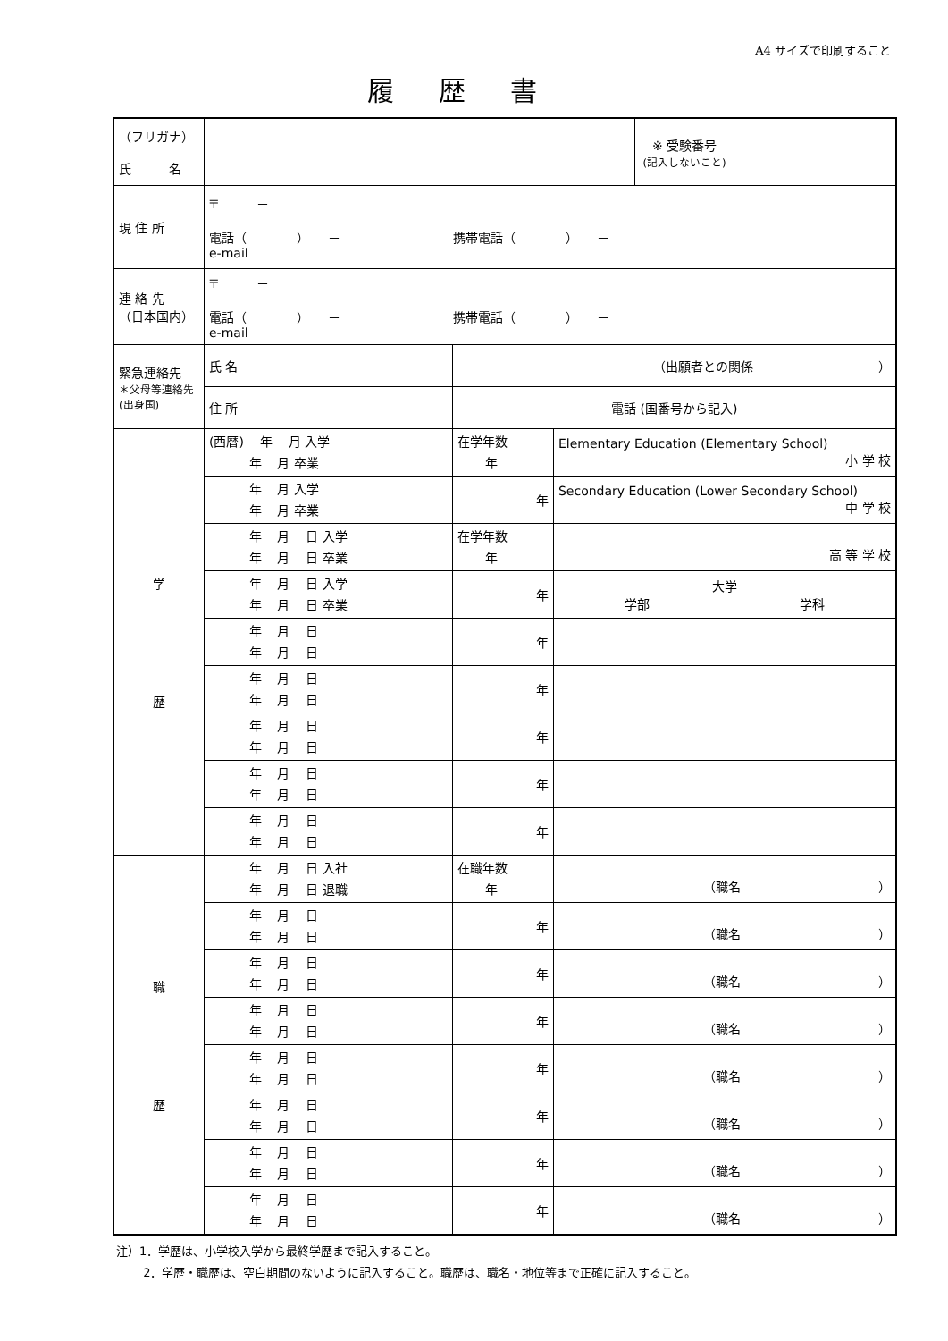A4 サイズで印刷すること
履歴書
| （フリガナ） 氏 名 | | | | | ※ 受験番号 (記入しないこと) | |
| 現 住 所 | 〒 － 電話（ ） － 携帯電話（ ） － e-mail | | | | | |
| 連 絡 先 （日本国内） | 〒 － 電話（ ） － 携帯電話（ ） － e-mail | | | | | |
| 緊急連絡先 ＊父母等連絡先 (出身国) | 氏 名 | （出願者との関係 ） | | | | |
| | 住 所 | 電話 (国番号から記入) | | | | |
| 学 歴 | (西暦) 年 月 入学 年 月 卒業 | | 在学年数 年 | Elementary Education (Elementary School) 小 学 校 | | |
| | 年 月 入学 年 月 卒業 | | 年 | Secondary Education (Lower Secondary School) 中 学 校 | | |
| | 年 月 日 入学 年 月 日 卒業 | | 在学年数 年 | 高 等 学 校 | | |
| | 年 月 日 入学 年 月 日 卒業 | | 年 | 大学 学部 学科 | | |
| | 年 月 日 年 月 日 | | 年 | | | |
| | 年 月 日 年 月 日 | | 年 | | | |
| | 年 月 日 年 月 日 | | 年 | | | |
| | 年 月 日 年 月 日 | | 年 | | | |
| | 年 月 日 年 月 日 | | 年 | | | |
| 職 歴 | 年 月 日 入社 年 月 日 退職 | | 在職年数 年 | （職名 ） | | |
| | 年 月 日 年 月 日 | | 年 | （職名 ） | | |
| | 年 月 日 年 月 日 | | 年 | （職名 ） | | |
| | 年 月 日 年 月 日 | | 年 | （職名 ） | | |
| | 年 月 日 年 月 日 | | 年 | （職名 ） | | |
| | 年 月 日 年 月 日 | | 年 | （職名 ） | | |
| | 年 月 日 年 月 日 | | 年 | （職名 ） | | |
| | 年 月 日 年 月 日 | | 年 | （職名 ） | | |
注）1．学歴は、小学校入学から最終学歴まで記入すること。
　　 2．学歴・職歴は、空白期間のないように記入すること。職歴は、職名・地位等まで正確に記入すること。